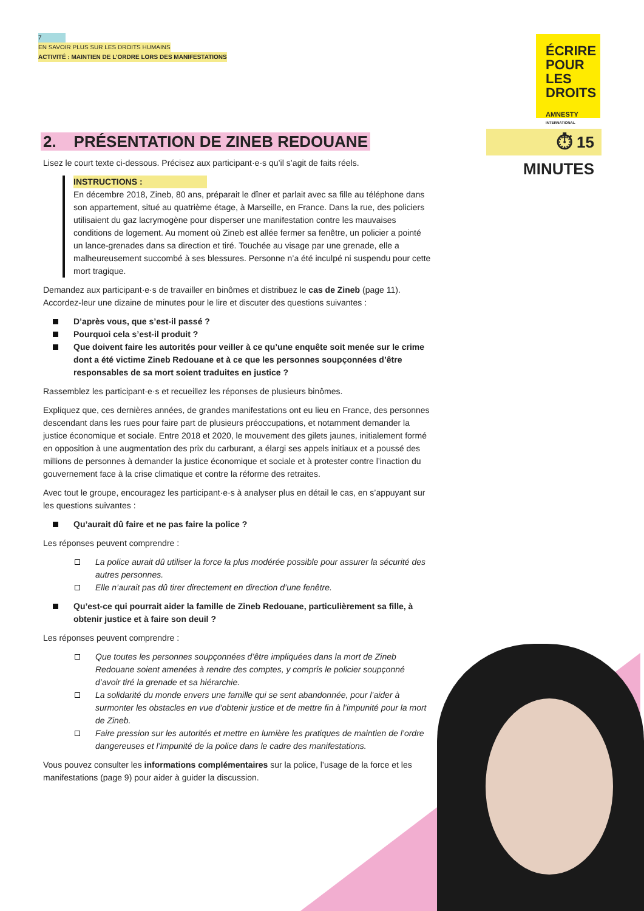7
EN SAVOIR PLUS SUR LES DROITS HUMAINS
ACTIVITÉ : MAINTIEN DE L’ORDRE LORS DES MANIFESTATIONS
ÉCRIRE
POUR LES
DROITS
AMNESTY
INTERNATIONAL
⏱ 15 MINUTES
2. PRÉSENTATION DE ZINEB REDOUANE
Lisez le court texte ci-dessous. Précisez aux participant·e·s qu’il s’agit de faits réels.
INSTRUCTIONS :
En décembre 2018, Zineb, 80 ans, préparait le dîner et parlait avec sa fille au téléphone dans son appartement, situé au quatrième étage, à Marseille, en France. Dans la rue, des policiers utilisaient du gaz lacrymogène pour disperser une manifestation contre les mauvaises conditions de logement. Au moment où Zineb est allée fermer sa fenêtre, un policier a pointé un lance-grenades dans sa direction et tiré. Touchée au visage par une grenade, elle a malheureusement succombé à ses blessures. Personne n’a été inculpé ni suspendu pour cette mort tragique.
Demandez aux participant·e·s de travailler en binômes et distribuez le cas de Zineb (page 11). Accordez-leur une dizaine de minutes pour le lire et discuter des questions suivantes :
D’après vous, que s’est-il passé ?
Pourquoi cela s’est-il produit ?
Que doivent faire les autorités pour veiller à ce qu’une enquête soit menée sur le crime dont a été victime Zineb Redouane et à ce que les personnes soupçonnées d’être responsables de sa mort soient traduites en justice ?
Rassemblez les participant·e·s et recueillez les réponses de plusieurs binômes.
Expliquez que, ces dernières années, de grandes manifestations ont eu lieu en France, des personnes descendant dans les rues pour faire part de plusieurs préoccupations, et notamment demander la justice économique et sociale. Entre 2018 et 2020, le mouvement des gilets jaunes, initialement formé en opposition à une augmentation des prix du carburant, a élargi ses appels initiaux et a poussé des millions de personnes à demander la justice économique et sociale et à protester contre l’inaction du gouvernement face à la crise climatique et contre la réforme des retraites.
Avec tout le groupe, encouragez les participant·e·s à analyser plus en détail le cas, en s’appuyant sur les questions suivantes :
Qu’aurait dû faire et ne pas faire la police ?
Les réponses peuvent comprendre :
La police aurait dû utiliser la force la plus modérée possible pour assurer la sécurité des autres personnes.
Elle n’aurait pas dû tirer directement en direction d’une fenêtre.
Qu’est-ce qui pourrait aider la famille de Zineb Redouane, particulièrement sa fille, à obtenir justice et à faire son deuil ?
Les réponses peuvent comprendre :
Que toutes les personnes soupçonnées d’être impliquées dans la mort de Zineb Redouane soient amenées à rendre des comptes, y compris le policier soupçonné d’avoir tiré la grenade et sa hiérarchie.
La solidarité du monde envers une famille qui se sent abandonnée, pour l’aider à surmonter les obstacles en vue d’obtenir justice et de mettre fin à l’impunité pour la mort de Zineb.
Faire pression sur les autorités et mettre en lumière les pratiques de maintien de l’ordre dangereuses et l’impunité de la police dans le cadre des manifestations.
Vous pouvez consulter les informations complémentaires sur la police, l’usage de la force et les manifestations (page 9) pour aider à guider la discussion.